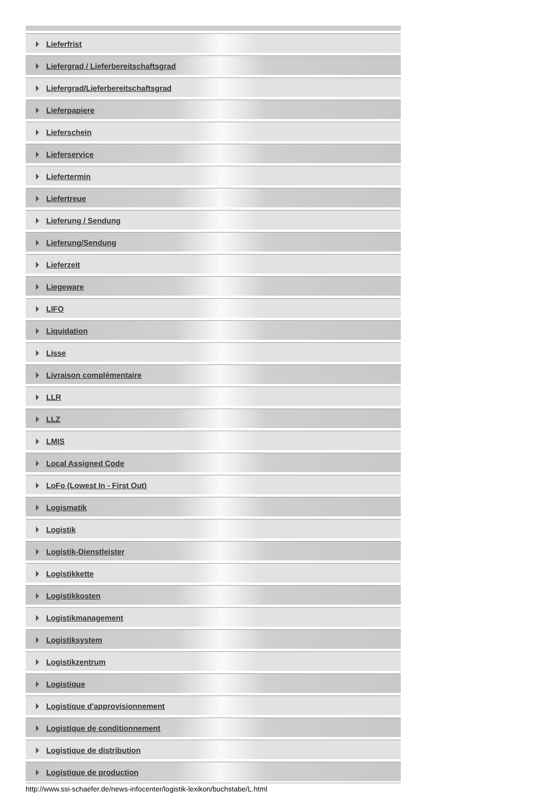Lieferfrist
Liefergrad / Lieferbereitschaftsgrad
Liefergrad/Lieferbereitschaftsgrad
Lieferpapiere
Lieferschein
Lieferservice
Liefertermin
Liefertreue
Lieferung / Sendung
Lieferung/Sendung
Lieferzeit
Liegeware
LIFO
Liquidation
Lisse
Livraison complémentaire
LLR
LLZ
LMIS
Local Assigned Code
LoFo (Lowest In - First Out)
Logismatik
Logistik
Logistik-Dienstleister
Logistikkette
Logistikkosten
Logistikmanagement
Logistiksystem
Logistikzentrum
Logistique
Logistique d'approvisionnement
Logistique de conditionnement
Logistique de distribution
Logistique de production
http://www.ssi-schaefer.de/news-infocenter/logistik-lexikon/buchstabe/L.html